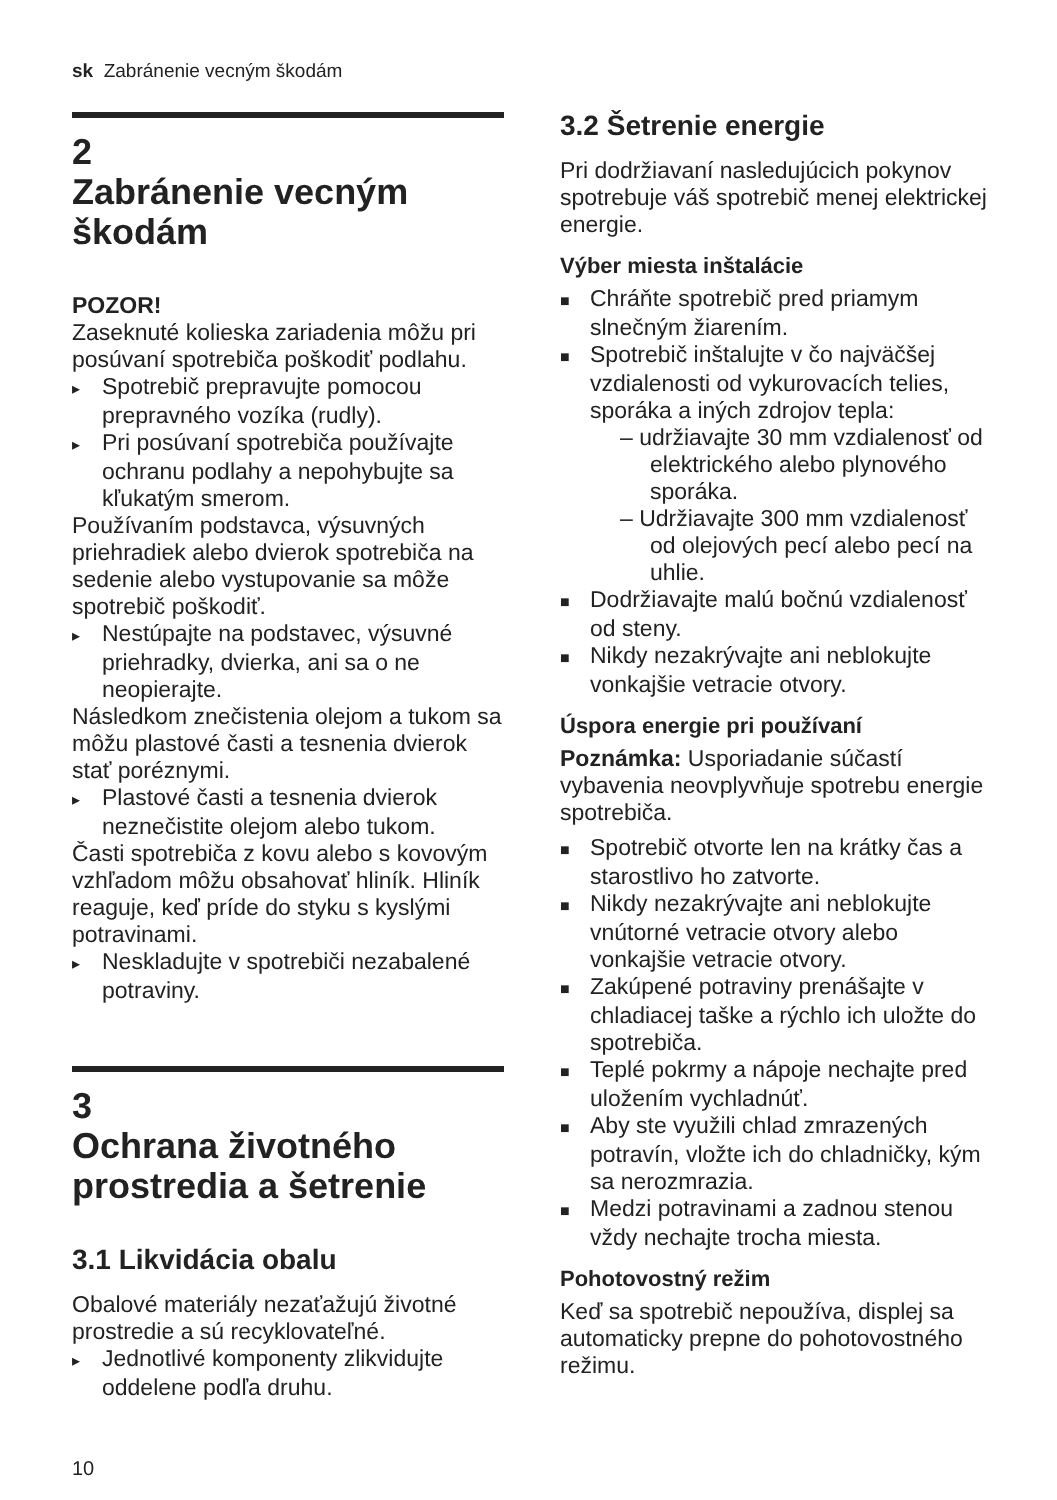sk Zabránenie vecným škodám
2 Zabránenie vecným škodám
POZOR!
Zaseknuté kolieska zariadenia môžu pri posúvaní spotrebiča poškodiť podlahu.
▸ Spotrebič prepravujte pomocou prepravného vozíka (rudly).
▸ Pri posúvaní spotrebiča používajte ochranu podlahy a nepohybujte sa kľukatým smerom.
Používaním podstavca, výsuvných priehradiek alebo dvierok spotrebiča na sedenie alebo vystupovanie sa môže spotrebič poškodiť.
▸ Nestúpajte na podstavec, výsuvné priehradky, dvierka, ani sa o ne neopierajte.
Následkom znečistenia olejom a tukom sa môžu plastové časti a tesnenia dvierok stať poréznymi.
▸ Plastové časti a tesnenia dvierok neznečistite olejom alebo tukom.
Časti spotrebiča z kovu alebo s kovovým vzhľadom môžu obsahovať hliník. Hliník reaguje, keď príde do styku s kyslými potravinami.
▸ Neskladujte v spotrebiči nezabalené potraviny.
3 Ochrana životného prostredia a šetrenie
3.1 Likvidácia obalu
Obalové materiály nezaťažujú životné prostredie a sú recyklovateľné.
▸ Jednotlivé komponenty zlikvidujte oddelene podľa druhu.
3.2 Šetrenie energie
Pri dodržiavaní nasledujúcich pokynov spotrebuje váš spotrebič menej elektrickej energie.
Výber miesta inštalácie
■ Chráňte spotrebič pred priamym slnečným žiarením.
■ Spotrebič inštalujte v čo najväčšej vzdialenosti od vykurovacích telies, sporáka a iných zdrojov tepla:
– udržiavajte 30 mm vzdialenosť od elektrického alebo plynového sporáka.
– Udržiavajte 300 mm vzdialenosť od olejových pecí alebo pecí na uhlie.
■ Dodržiavajte malú bočnú vzdialenosť od steny.
■ Nikdy nezakrývajte ani neblokujte vonkajšie vetracie otvory.
Úspora energie pri používaní
Poznámka: Usporiadanie súčastí vybavenia neovplyvňuje spotrebu energie spotrebiča.
■ Spotrebič otvorte len na krátky čas a starostlivo ho zatvorte.
■ Nikdy nezakrývajte ani neblokujte vnútorné vetracie otvory alebo vonkajšie vetracie otvory.
■ Zakúpené potraviny prenášajte v chladiacej taške a rýchlo ich uložte do spotrebiča.
■ Teplé pokrmy a nápoje nechajte pred uložením vychladnúť.
■ Aby ste využili chlad zmrazených potravín, vložte ich do chladničky, kým sa nerozmrazia.
■ Medzi potravinami a zadnou stenou vždy nechajte trocha miesta.
Pohotovostný režim
Keď sa spotrebič nepoužíva, displej sa automaticky prepne do pohotovostného režimu.
10